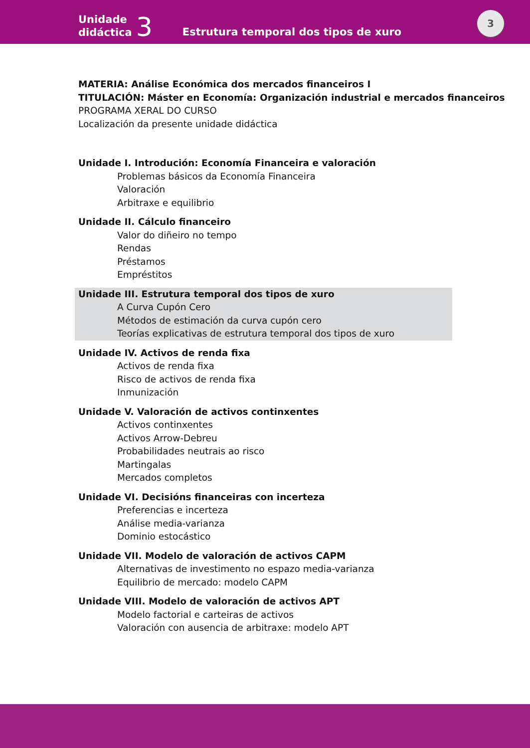Unidade
didáctica
3
Estrutura temporal dos tipos de xuro
3
MATERIA: Análise Económica dos mercados financeiros I
TITULACIÓN: Máster en Economía: Organización industrial e mercados financeiros
PROGRAMA XERAL DO CURSO
Localización da presente unidade didáctica
Unidade I. Introdución: Economía Financeira e valoración
Problemas básicos da Economía Financeira
Valoración
Arbitraxe e equilibrio
Unidade II. Cálculo financeiro
Valor do diñeiro no tempo
Rendas
Préstamos
Empréstitos
Unidade III. Estrutura temporal dos tipos de xuro
A Curva Cupón Cero
Métodos de estimación da curva cupón cero
Teorías explicativas de estrutura temporal dos tipos de xuro
Unidade IV. Activos de renda fixa
Activos de renda fixa
Risco de activos de renda fixa
Inmunización
Unidade V. Valoración de activos continxentes
Activos continxentes
Activos Arrow-Debreu
Probabilidades neutrais ao risco
Martingalas
Mercados completos
Unidade VI. Decisións financeiras con incerteza
Preferencias e incerteza
Análise media-varianza
Dominio estocástico
Unidade VII. Modelo de valoración de activos CAPM
Alternativas de investimento no espazo media-varianza
Equilibrio de mercado: modelo CAPM
Unidade VIII. Modelo de valoración de activos APT
Modelo factorial e carteiras de activos
Valoración con ausencia de arbitraxe: modelo APT